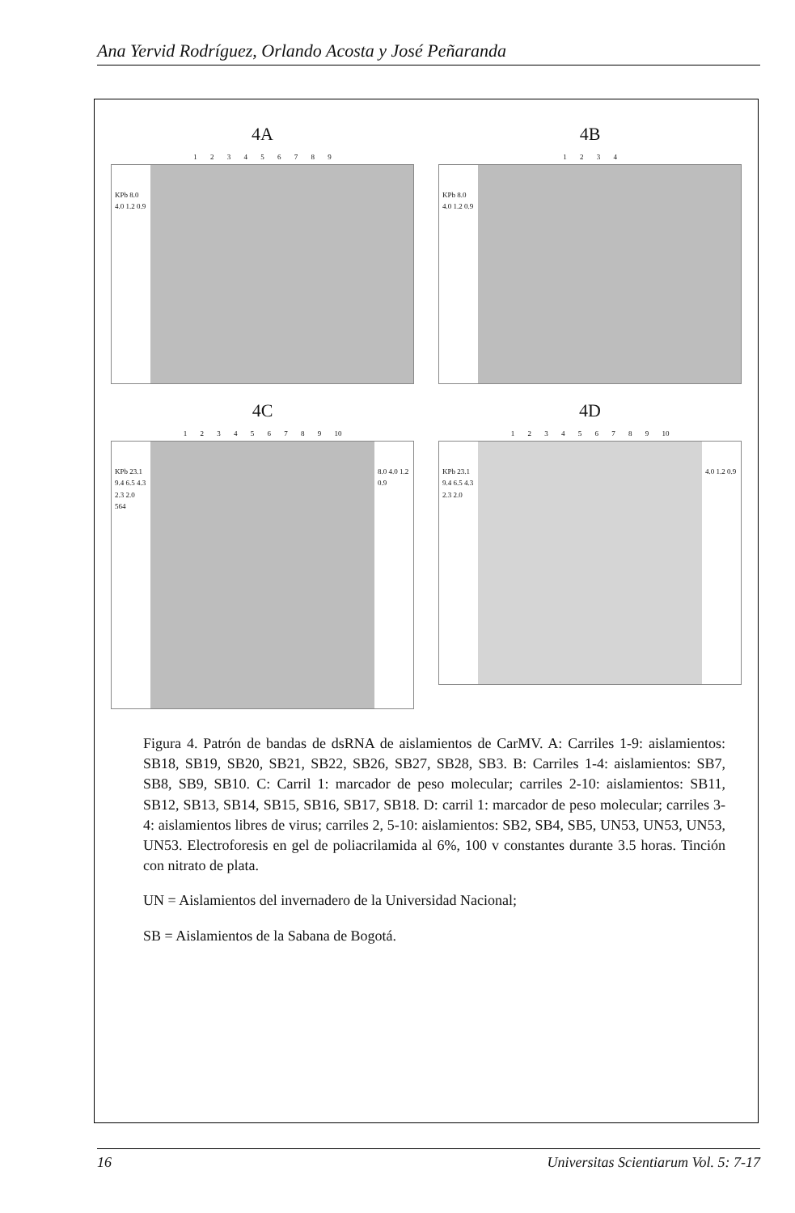Ana Yervid Rodríguez, Orlando Acosta y José Peñaranda
4A
1 2 3 4 5 6 7 8 9
KPb 8.0 4.0 1.2 0.9
4B
1 2 3 4
KPb 8.0 4.0 1.2 0.9
4C
1 2 3 4 5 6 7 8 9 10
KPb 23.1 9.4 6.5 4.3 2.3 2.0 564 8.0 4.0 1.2 0.9
4D
1 2 3 4 5 6 7 8 9 10
KPb 23.1 9.4 6.5 4.3 2.3 2.0 4.0 1.2 0.9
Figura 4. Patrón de bandas de dsRNA de aislamientos de CarMV. A: Carriles 1-9: aislamientos: SB18, SB19, SB20, SB21, SB22, SB26, SB27, SB28, SB3. B: Carriles 1-4: aislamientos: SB7, SB8, SB9, SB10. C: Carril 1: marcador de peso molecular; carriles 2-10: aislamientos: SB11, SB12, SB13, SB14, SB15, SB16, SB17, SB18. D: carril 1: marcador de peso molecular; carriles 3-4: aislamientos libres de virus; carriles 2, 5-10: aislamientos: SB2, SB4, SB5, UN53, UN53, UN53, UN53. Electroforesis en gel de poliacrilamida al 6%, 100 v constantes durante 3.5 horas. Tinción con nitrato de plata.
UN = Aislamientos del invernadero de la Universidad Nacional;
SB = Aislamientos de la Sabana de Bogotá.
16 Universitas Scientiarum Vol. 5: 7-17